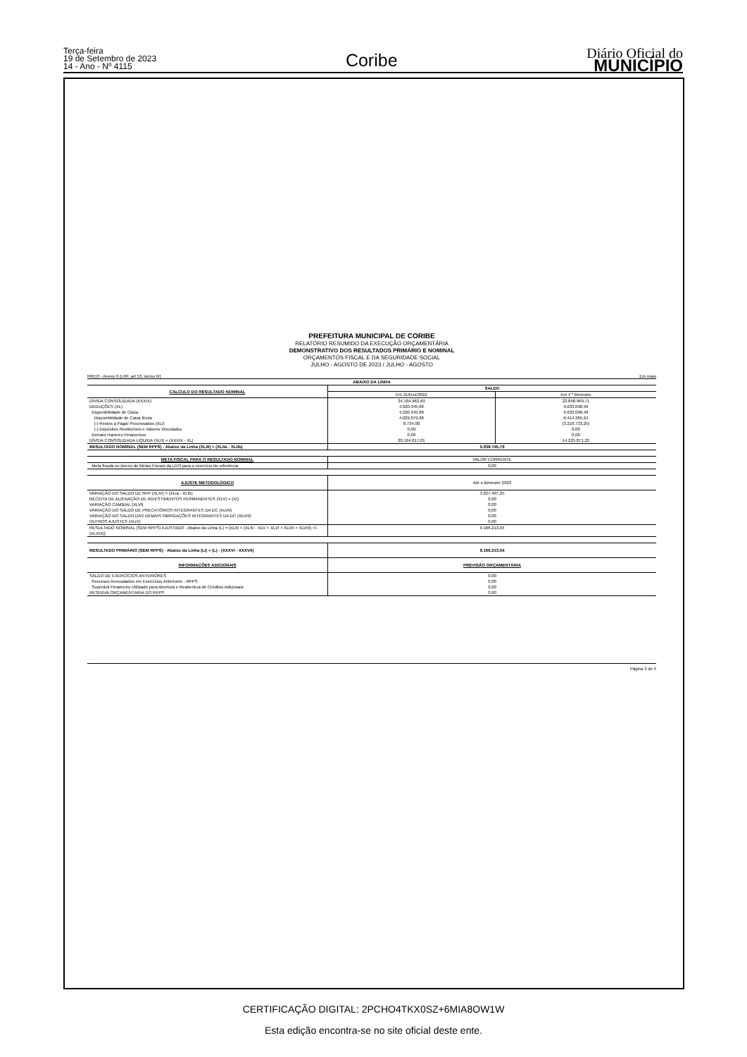Terça-feira
19 de Setembro de 2023
14 - Ano - Nº 4115
Coribe
Diário Oficial do
MUNICÍPIO
PREFEITURA MUNICIPAL DE CORIBE
RELATÓRIO RESUMIDO DA EXECUÇÃO ORÇAMENTÁRIA
DEMONSTRATIVO DOS RESULTADOS PRIMÁRIO E NOMINAL
ORÇAMENTOS FISCAL E DA SEGURIDADE SOCIAL
JULHO - AGOSTO DE 2023 / JULHO - AGOSTO
RREO - Anexo 6 (LRF, art 53, inciso III) Em reais
| ABAIXO DA LINHA | | |
| --- | --- | --- |
| CÁLCULO DO RESULTADO NOMINAL | SALDO | |
| | Em 31/Dez/2022 | Em 4 º Bimestre |
| DÍVIDA CONSOLIDADA (XXXIX) | 24.184.962,69 | 23.858.969,71 |
| DEDUÇÕES (XL) | 4.020.345,68 | 9.633.098,49 |
| Disponibilidade de Caixa | 4.020.345,68 | 9.633.098,49 |
| Disponibilidade de Caixa Bruta | 4.029.079,68 | 6.414.365,24 |
| (-) Restos a Pagar Processados (XLI) | 8.734,00 | (3.218.733,25) |
| (-) Depósitos Restituíveis e Valores Vinculados | 0,00 | 0,00 |
| Demais Haveres Financeiros | 0,00 | 0,00 |
| DÍVIDA CONSOLIDADA LÍQUIDA (XLII) = (XXXIX - XL) | 20.164.617,01 | 14.225.871,22 |
| RESULTADO NOMINAL (SEM RPPS) - Abaixo da Linha (XLIII) = (XLIIa - XLIIb) | 5.938.745,79 | |
| META FISCAL PARA O RESULTADO NOMINAL | VALOR CORRENTE | |
| Meta fixada no Anexo de Metas Fiscais da LDO para o exercício de referência | 0,00 | |
| AJUSTE METODOLÓGICO | Até o Bimestre 2023 | |
| VARIAÇÃO DO SALDO DE RPP (XLIV) = (XLIa - XLIb) | 3.227.467,25 | |
| RECEITA DE ALIENAÇÃO DE INVESTIMENTOS PERMANENTES (XLV) = (XI) | 0,00 | |
| VARIAÇÃO CAMBIAL (XLVI) | 0,00 | |
| VARIAÇÃO DO SALDO DE PRECATÓRIOS INTEGRANTES DA DC (XLVII) | 0,00 | |
| VARIAÇÃO DO SALDO DAS DEMAIS OBRIGAÇÕES INTEGRANTES DA DC (XLVIII) | 0,00 | |
| OUTROS AJUSTES (XLIX) | 0,00 | |
| RESULTADO NOMINAL (SEM RPPS) AJUSTADO - Abaixo da Linha (L) = [XLIII + (XLIV - XLV + XLVI + XLVII + XLVIII) +/- (XLXIX)] | 9.166.213,04 | |
| RESULTADO PRIMÁRIO (SEM RPPS) - Abaixo da Linha (LI) = (L) - (XXXVI - XXXVII) | 9.166.213,04 | |
| INFORMAÇÕES ADICIONAIS | PREVISÃO ORÇAMENTÁRIA | |
| SALDO DE EXERCÍCIOS ANTERIORES | 0,00 | |
| Recursos Arrecadados em Exercícios Anteriores - RPPS | 0,00 | |
| Superávit Financeiro Utilizado para Abertura e Reabertura de Créditos Adicionais | 0,00 | |
| RESERVA ORÇAMENTÁRIA DO RPPS | 0,00 | |
Página 3 de 4
CERTIFICAÇÃO DIGITAL: 2PCHO4TKX0SZ+6MIA8OW1W
Esta edição encontra-se no site oficial deste ente.